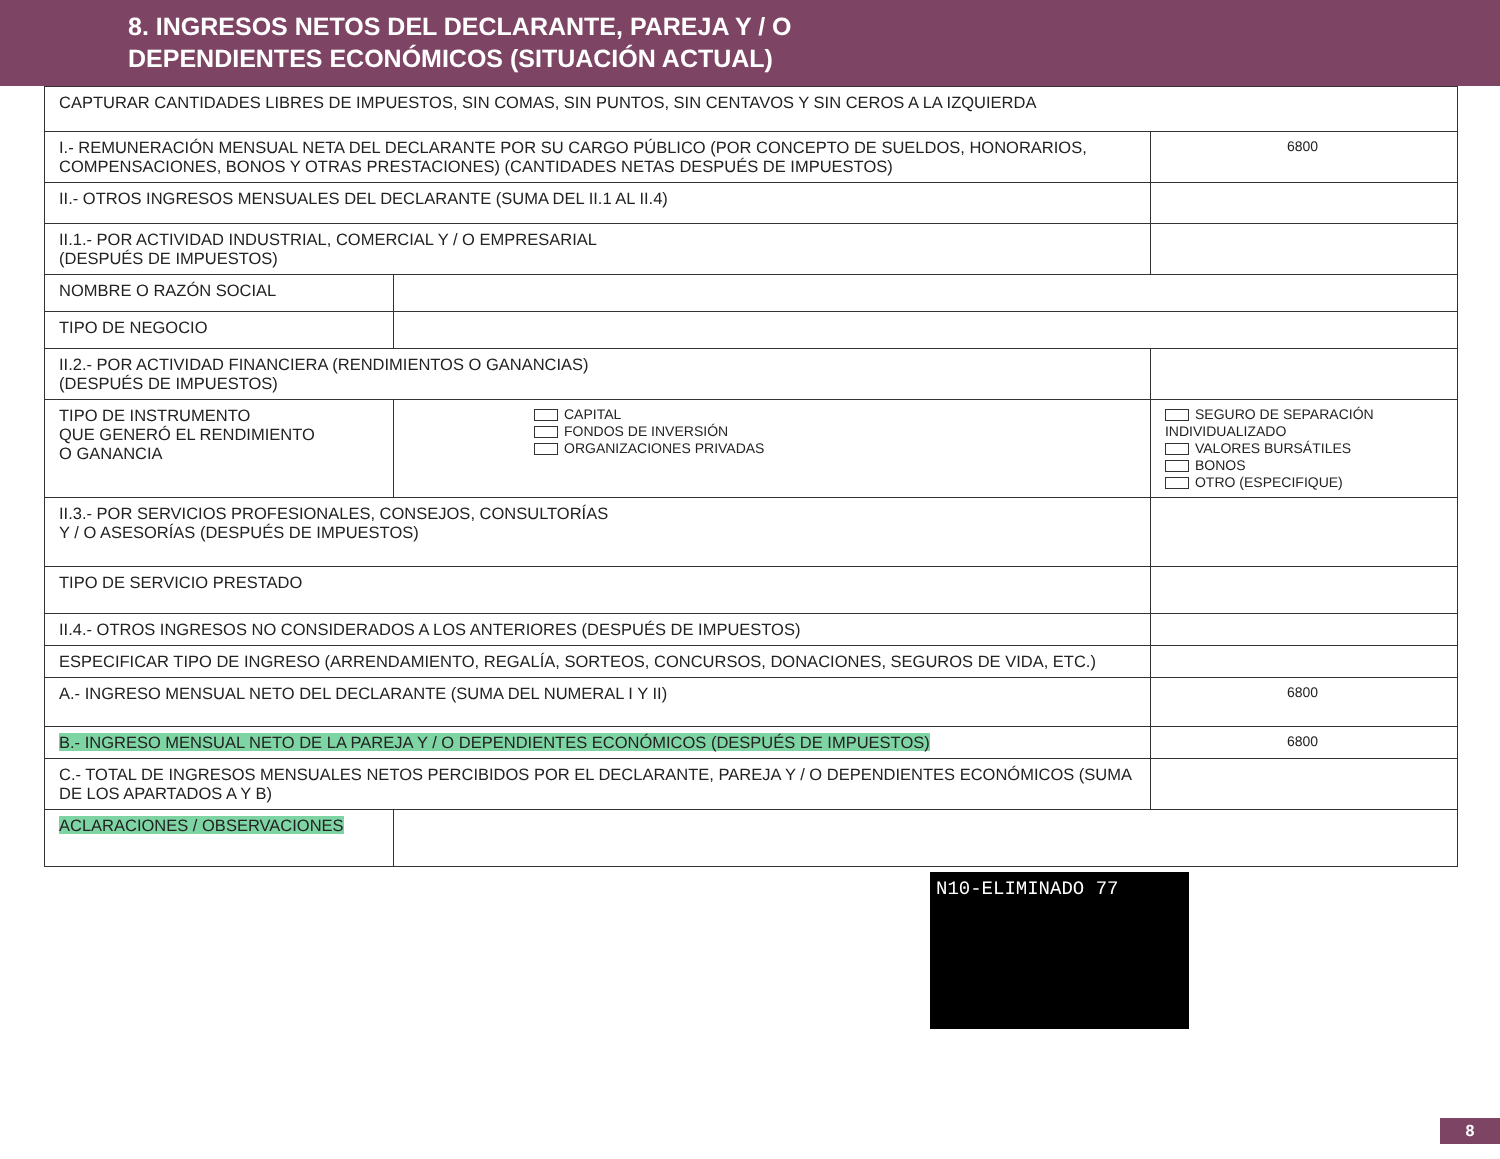8. INGRESOS NETOS DEL DECLARANTE, PAREJA Y / O
DEPENDIENTES ECONÓMICOS (SITUACIÓN ACTUAL)
| CAPTURAR CANTIDADES LIBRES DE IMPUESTOS, SIN COMAS, SIN PUNTOS, SIN CENTAVOS Y SIN CEROS A LA IZQUIERDA | | |
| I.- REMUNERACIÓN MENSUAL NETA DEL DECLARANTE POR SU CARGO PÚBLICO (POR CONCEPTO DE SUELDOS, HONORARIOS, COMPENSACIONES, BONOS Y OTRAS PRESTACIONES) (CANTIDADES NETAS DESPUÉS DE IMPUESTOS) | | 6800 |
| II.- OTROS INGRESOS MENSUALES DEL DECLARANTE (SUMA DEL II.1 AL II.4) | | |
| II.1.- POR ACTIVIDAD INDUSTRIAL, COMERCIAL Y / O EMPRESARIAL (DESPUÉS DE IMPUESTOS) | | |
| NOMBRE O RAZÓN SOCIAL | | |
| TIPO DE NEGOCIO | | |
| II.2.- POR ACTIVIDAD FINANCIERA (RENDIMIENTOS O GANANCIAS) (DESPUÉS DE IMPUESTOS) | | |
| TIPO DE INSTRUMENTO QUE GENERÓ EL RENDIMIENTO O GANANCIA | CAPITAL FONDOS DE INVERSIÓN ORGANIZACIONES PRIVADAS | SEGURO DE SEPARACIÓN INDIVIDUALIZADO VALORES BURSÁTILES BONOS OTRO (ESPECIFIQUE) |
| II.3.- POR SERVICIOS PROFESIONALES, CONSEJOS, CONSULTORÍAS Y / O ASESORÍAS (DESPUÉS DE IMPUESTOS) | | |
| TIPO DE SERVICIO PRESTADO | | |
| II.4.- OTROS INGRESOS NO CONSIDERADOS A LOS ANTERIORES (DESPUÉS DE IMPUESTOS) | | |
| ESPECIFICAR TIPO DE INGRESO (ARRENDAMIENTO, REGALÍA, SORTEOS, CONCURSOS, DONACIONES, SEGUROS DE VIDA, ETC.) | | |
| A.- INGRESO MENSUAL NETO DEL DECLARANTE (SUMA DEL NUMERAL I Y II) | | 6800 |
| B.- INGRESO MENSUAL NETO DE LA PAREJA Y / O DEPENDIENTES ECONÓMICOS (DESPUÉS DE IMPUESTOS) | | 6800 |
| C.- TOTAL DE INGRESOS MENSUALES NETOS PERCIBIDOS POR EL DECLARANTE, PAREJA Y / O DEPENDIENTES ECONÓMICOS (SUMA DE LOS APARTADOS A Y B) | | |
| ACLARACIONES / OBSERVACIONES | | |
N10-ELIMINADO 77
8